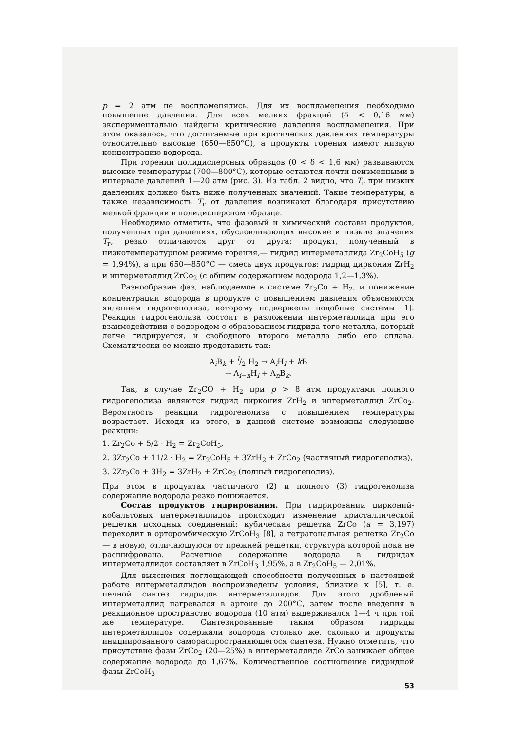p = 2 атм не воспламенялись. Для их воспламенения необходимо повышение давления. Для всех мелких фракций (δ < 0,16 мм) экспериментально найдены критические давления воспламенения. При этом оказалось, что достигаемые при критических давлениях температуры относительно высокие (650—850°С), а продукты горения имеют низкую концентрацию водорода.
При горении полидисперсных образцов (0 < δ < 1,6 мм) развиваются высокие температуры (700—800°С), которые остаются почти неизменными в интервале давлений 1—20 атм (рис. 3). Из табл. 2 видно, что T<sub>г</sub> при низких давлениях должно быть ниже полученных значений. Такие температуры, а также независимость T<sub>г</sub> от давления возникают благодаря присутствию мелкой фракции в полидисперсном образце.
Необходимо отметить, что фазовый и химический составы продуктов, полученных при давлениях, обусловливающих высокие и низкие значения T<sub>г</sub>, резко отличаются друг от друга: продукт, полученный в низкотемпературном режиме горения,— гидрид интерметаллида Zr<sub>2</sub>CoH<sub>5</sub> (g = 1,94%), а при 650—850°С — смесь двух продуктов: гидрид циркония ZrH<sub>2</sub> и интерметаллид ZrCo<sub>2</sub> (с общим содержанием водорода 1,2—1,3%).
Разнообразие фаз, наблюдаемое в системе Zr<sub>2</sub>Co + H<sub>2</sub>, и понижение концентрации водорода в продукте с повышением давления объясняются явлением гидрогенолиза, которому подвержены подобные системы [1]. Реакция гидрогенолиза состоит в разложении интерметаллида при его взаимодействии с водородом с образованием гидрида того металла, который легче гидрируется, и свободного второго металла либо его сплава. Схематически ее можно представить так:
A<sub>i</sub>B<sub>k</sub> + l/2 H<sub>2</sub> → A<sub>i</sub>H<sub>l</sub> + k B
→ A<sub>i−n</sub>H<sub>l</sub> + A<sub>n</sub>B<sub>k</sub>.
Так, в случае Zr<sub>2</sub>CO + H<sub>2</sub> при p > 8 атм продуктами полного гидрогенолиза являются гидрид циркония ZrH<sub>2</sub> и интерметаллид ZrCo<sub>2</sub>. Вероятность реакции гидрогенолиза с повышением температуры возрастает. Исходя из этого, в данной системе возможны следующие реакции:
1. Zr<sub>2</sub>Co + 5/2 · H<sub>2</sub> = Zr<sub>2</sub>CoH<sub>5</sub>,
2. 3Zr<sub>2</sub>Co + 11/2 · H<sub>2</sub> = Zr<sub>2</sub>CoH<sub>5</sub> + 3ZrH<sub>2</sub> + ZrCo<sub>2</sub> (частичный гидрогенолиз),
3. 2Zr<sub>2</sub>Co + 3H<sub>2</sub> = 3ZrH<sub>2</sub> + ZrCo<sub>2</sub> (полный гидрогенолиз).
При этом в продуктах частичного (2) и полного (3) гидрогенолиза содержание водорода резко понижается.
Состав продуктов гидрирования. При гидрировании цирконий-кобальтовых интерметаллидов происходит изменение кристаллической решетки исходных соединений: кубическая решетка ZrCo (a = 3,197) переходит в орторомбическую ZrCoH<sub>3</sub> [8], а тетрагональная решетка Zr<sub>2</sub>Co — в новую, отличающуюся от прежней решетки, структура которой пока не расшифрована. Расчетное содержание водорода в гидридах интерметаллидов составляет в ZrCoH<sub>3</sub> 1,95%, а в Zr<sub>2</sub>CoH<sub>5</sub> — 2,01%.
Для выяснения поглощающей способности полученных в настоящей работе интерметаллидов воспроизведены условия, близкие к [5], т. е. печной синтез гидридов интерметаллидов. Для этого дробленый интерметаллид нагревался в аргоне до 200°С, затем после введения в реакционное пространство водорода (10 атм) выдерживался 1—4 ч при той же температуре. Синтезированные таким образом гидриды интерметаллидов содержали водорода столько же, сколько и продукты инициированного самораспространяющегося синтеза. Нужно отметить, что присутствие фазы ZrCo<sub>2</sub> (20—25%) в интерметаллиде ZrCo занижает общее содержание водорода до 1,67%. Количественное соотношение гидридной фазы ZrCoH<sub>3</sub>
53